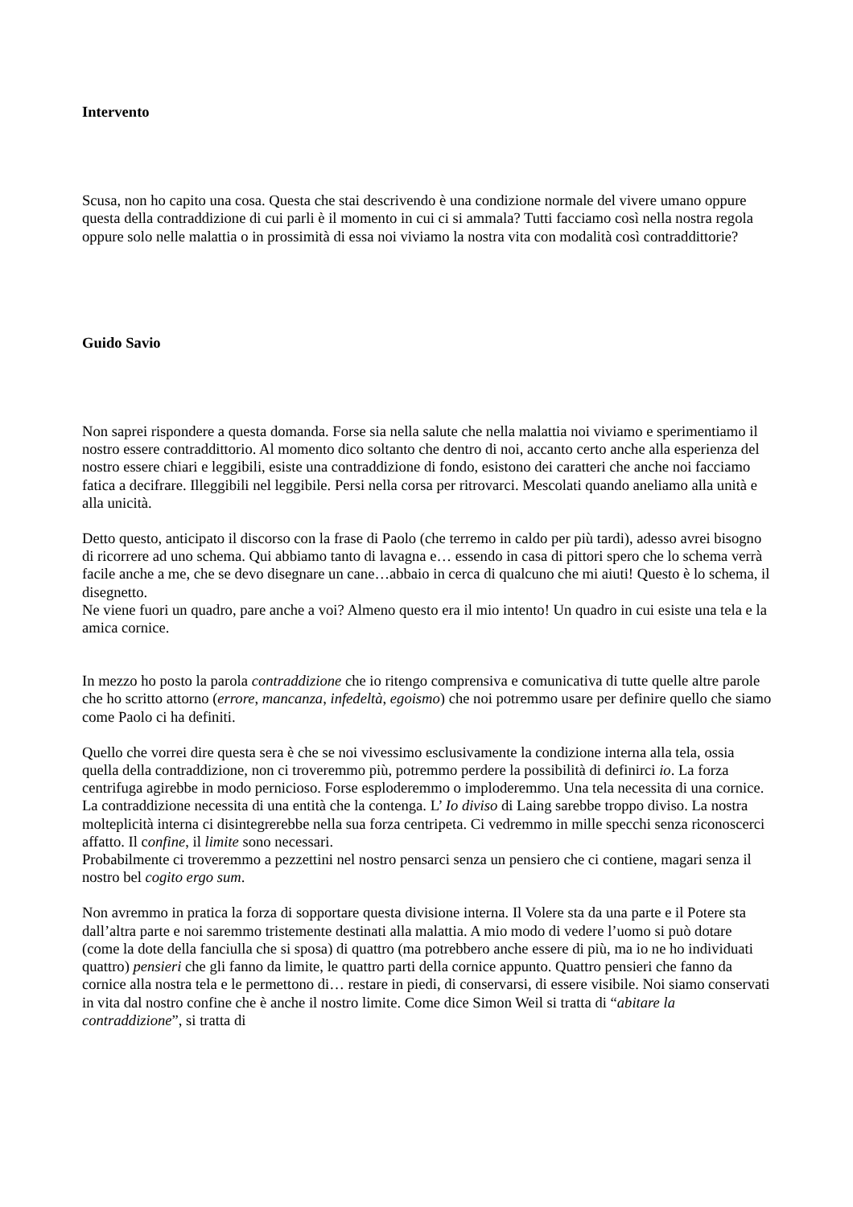Intervento
Scusa, non ho capito una cosa. Questa che stai descrivendo è una condizione normale del vivere umano oppure questa della contraddizione di cui parli è il momento in cui ci si ammala? Tutti facciamo così nella nostra regola oppure solo nelle malattia o in prossimità di essa noi viviamo la nostra vita con modalità così contraddittorie?
Guido Savio
Non saprei rispondere a questa domanda. Forse sia nella salute che nella malattia noi viviamo e sperimentiamo il nostro essere contraddittorio. Al momento dico soltanto che dentro di noi, accanto certo anche alla esperienza del nostro essere chiari e leggibili, esiste una contraddizione di fondo, esistono dei caratteri che anche noi facciamo fatica a decifrare. Illeggibili nel leggibile. Persi nella corsa per ritrovarci. Mescolati quando aneliamo alla unità e alla unicità.
Detto questo, anticipato il discorso con la frase di Paolo (che terremo in caldo per più tardi), adesso avrei bisogno di ricorrere ad uno schema. Qui abbiamo tanto di lavagna e… essendo in casa di pittori spero che lo schema verrà facile anche a me, che se devo disegnare un cane…abbaio in cerca di qualcuno che mi aiuti! Questo è lo schema, il disegnetto.
Ne viene fuori un quadro, pare anche a voi? Almeno questo era il mio intento! Un quadro in cui esiste una tela e la amica cornice.
In mezzo ho posto la parola contraddizione che io ritengo comprensiva e comunicativa di tutte quelle altre parole che ho scritto attorno (errore, mancanza, infedeltà, egoismo) che noi potremmo usare per definire quello che siamo come Paolo ci ha definiti.
Quello che vorrei dire questa sera è che se noi vivessimo esclusivamente la condizione interna alla tela, ossia quella della contraddizione, non ci troveremmo più, potremmo perdere la possibilità di definirci io. La forza centrifuga agirebbe in modo pernicioso. Forse esploderemmo o imploderemmo. Una tela necessita di una cornice. La contraddizione necessita di una entità che la contenga. L’ Io diviso di Laing sarebbe troppo diviso. La nostra molteplicità interna ci disintegrerebbe nella sua forza centripeta. Ci vedremmo in mille specchi senza riconoscerci affatto. Il confine, il limite sono necessari.
Probabilmente ci troveremmo a pezzettini nel nostro pensarci senza un pensiero che ci contiene, magari senza il nostro bel cogito ergo sum.
Non avremmo in pratica la forza di sopportare questa divisione interna. Il Volere sta da una parte e il Potere sta dall’altra parte e noi saremmo tristemente destinati alla malattia. A mio modo di vedere l’uomo si può dotare (come la dote della fanciulla che si sposa) di quattro (ma potrebbero anche essere di più, ma io ne ho individuati quattro) pensieri che gli fanno da limite, le quattro parti della cornice appunto. Quattro pensieri che fanno da cornice alla nostra tela e le permettono di… restare in piedi, di conservarsi, di essere visibile. Noi siamo conservati in vita dal nostro confine che è anche il nostro limite. Come dice Simon Weil si tratta di “abitare la contraddizione”, si tratta di